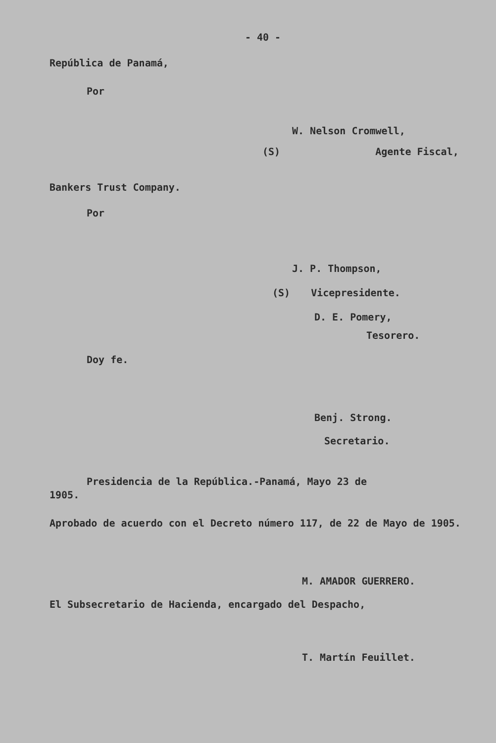- 40 -
República de Panamá,
Por
W. Nelson Cromwell,
(S) Agente Fiscal,
Bankers Trust Company.
Por
J. P. Thompson,
(S) Vicepresidente.
D. E. Pomery,
Tesorero.
Doy fe.
Benj. Strong.
Secretario.
Presidencia de la República.-Panamá, Mayo 23 de
1905.
Aprobado de acuerdo con el Decreto número 117, de 22 de Mayo de 1905.
M. AMADOR GUERRERO.
El Subsecretario de Hacienda, encargado del Despacho,
T. Martín Feuillet.